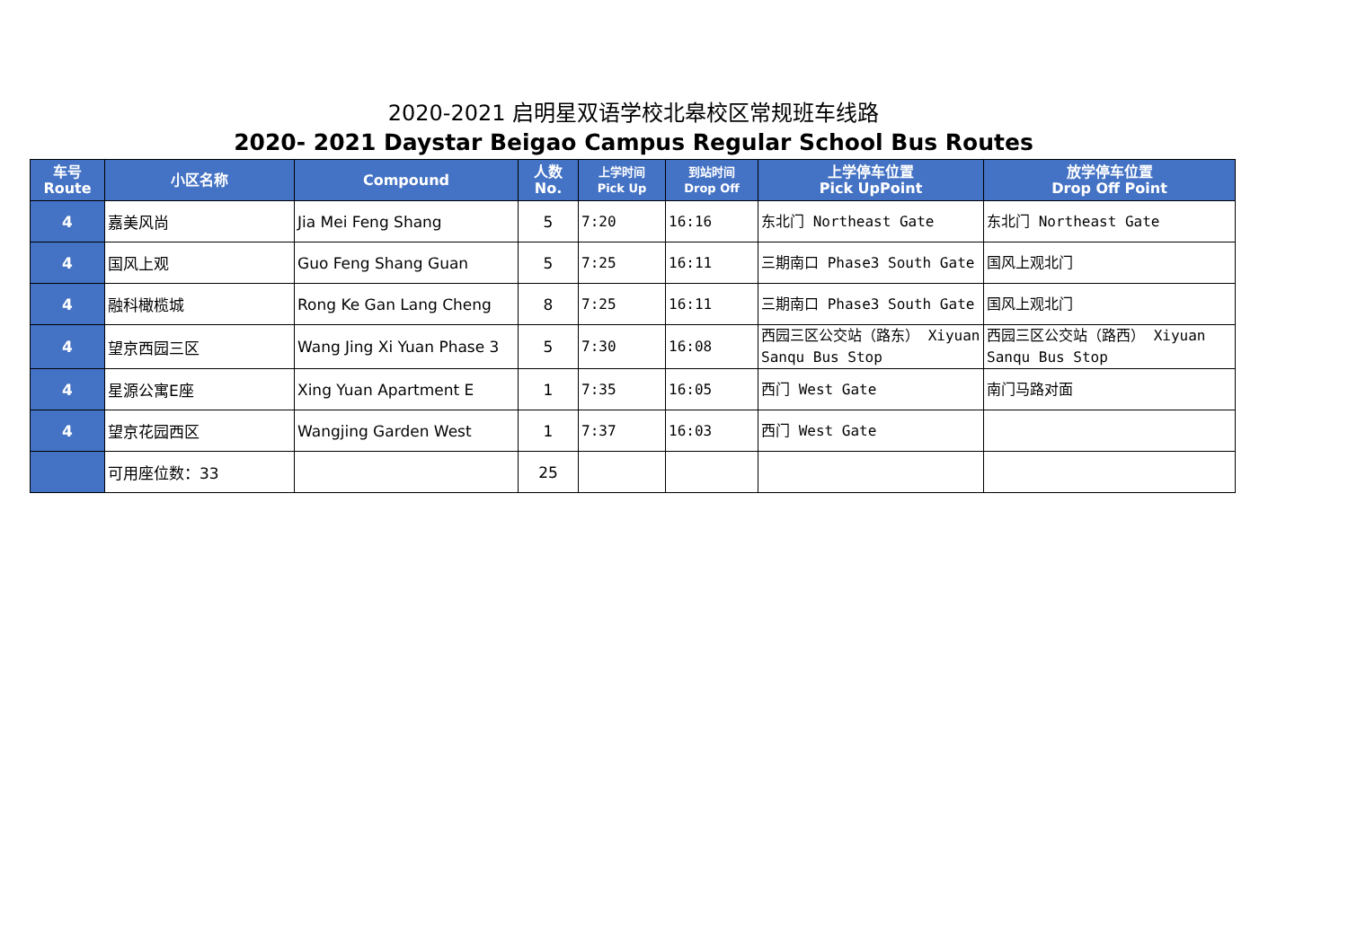2020-2021 启明星双语学校北皋校区常规班车线路
2020- 2021 Daystar Beigao Campus Regular School Bus Routes
| 车号 Route | 小区名称 | Compound | 人数 No. | 上学时间 Pick Up | 到站时间 Drop Off | 上学停车位置 Pick UpPoint | 放学停车位置 Drop Off Point |
| --- | --- | --- | --- | --- | --- | --- | --- |
| 4 | 嘉美风尚 | Jia Mei Feng Shang | 5 | 7:20 | 16:16 | 东北门 Northeast Gate | 东北门 Northeast Gate |
| 4 | 国风上观 | Guo Feng Shang Guan | 5 | 7:25 | 16:11 | 三期南口 Phase3 South Gate | 国风上观北门 |
| 4 | 融科橄榄城 | Rong Ke Gan Lang Cheng | 8 | 7:25 | 16:11 | 三期南口 Phase3 South Gate | 国风上观北门 |
| 4 | 望京西园三区 | Wang Jing Xi Yuan Phase 3 | 5 | 7:30 | 16:08 | 西园三区公交站（路东） Xiyuan Sanqu Bus Stop | 西园三区公交站（路西） Xiyuan Sanqu Bus Stop |
| 4 | 星源公寓E座 | Xing Yuan Apartment E | 1 | 7:35 | 16:05 | 西门 West Gate | 南门马路对面 |
| 4 | 望京花园西区 | Wangjing Garden West | 1 | 7:37 | 16:03 | 西门 West Gate | |
| | 可用座位数：33 | | 25 | | | | |